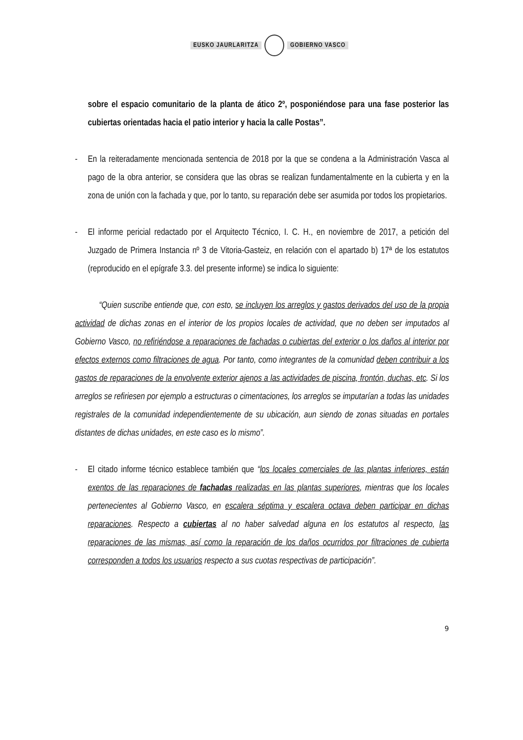EUSKO JAURLARITZA GOBIERNO VASCO
sobre el espacio comunitario de la planta de ático 2º, posponiéndose para una fase posterior las cubiertas orientadas hacia el patio interior y hacia la calle Postas”.
- En la reiteradamente mencionada sentencia de 2018 por la que se condena a la Administración Vasca al pago de la obra anterior, se considera que las obras se realizan fundamentalmente en la cubierta y en la zona de unión con la fachada y que, por lo tanto, su reparación debe ser asumida por todos los propietarios.
- El informe pericial redactado por el Arquitecto Técnico, I. C. H., en noviembre de 2017, a petición del Juzgado de Primera Instancia nº 3 de Vitoria-Gasteiz, en relación con el apartado b) 17ª de los estatutos (reproducido en el epígrafe 3.3. del presente informe) se indica lo siguiente:
“Quien suscribe entiende que, con esto, se incluyen los arreglos y gastos derivados del uso de la propia actividad de dichas zonas en el interior de los propios locales de actividad, que no deben ser imputados al Gobierno Vasco, no refiriéndose a reparaciones de fachadas o cubiertas del exterior o los daños al interior por efectos externos como filtraciones de agua. Por tanto, como integrantes de la comunidad deben contribuir a los gastos de reparaciones de la envolvente exterior ajenos a las actividades de piscina, frontón, duchas, etc. Si los arreglos se refiriesen por ejemplo a estructuras o cimentaciones, los arreglos se imputarían a todas las unidades registrales de la comunidad independientemente de su ubicación, aun siendo de zonas situadas en portales distantes de dichas unidades, en este caso es lo mismo”.
- El citado informe técnico establece también que “los locales comerciales de las plantas inferiores, están exentos de las reparaciones de fachadas realizadas en las plantas superiores, mientras que los locales pertenecientes al Gobierno Vasco, en escalera séptima y escalera octava deben participar en dichas reparaciones. Respecto a cubiertas al no haber salvedad alguna en los estatutos al respecto, las reparaciones de las mismas, así como la reparación de los daños ocurridos por filtraciones de cubierta corresponden a todos los usuarios respecto a sus cuotas respectivas de participación”.
9